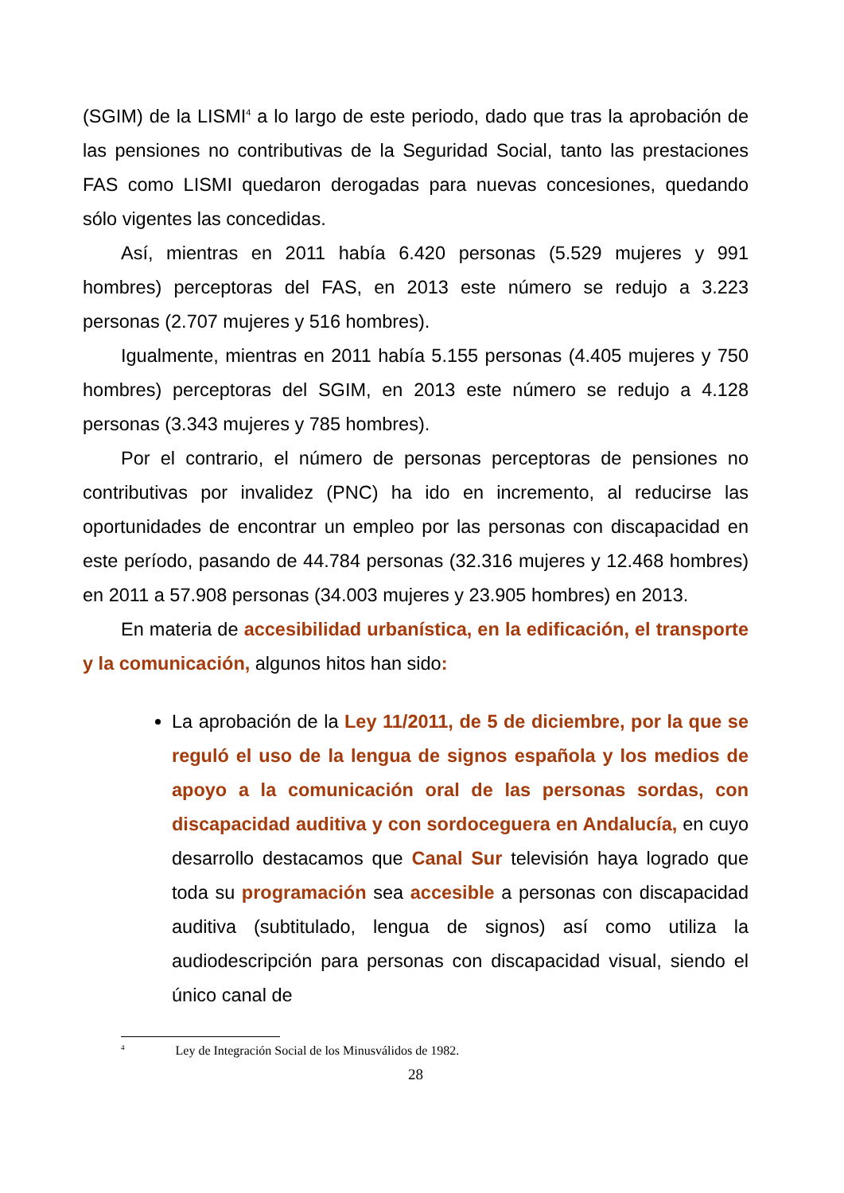(SGIM) de la LISMI<sup>4</sup> a lo largo de este periodo, dado que tras la aprobación de las pensiones no contributivas de la Seguridad Social, tanto las prestaciones FAS como LISMI quedaron derogadas para nuevas concesiones, quedando sólo vigentes las concedidas.
Así, mientras en 2011 había 6.420 personas (5.529 mujeres y 991 hombres) perceptoras del FAS, en 2013 este número se redujo a 3.223 personas (2.707 mujeres y 516 hombres).
Igualmente, mientras en 2011 había 5.155 personas (4.405 mujeres y 750 hombres) perceptoras del SGIM, en 2013 este número se redujo a 4.128 personas (3.343 mujeres y 785 hombres).
Por el contrario, el número de personas perceptoras de pensiones no contributivas por invalidez (PNC) ha ido en incremento, al reducirse las oportunidades de encontrar un empleo por las personas con discapacidad en este período, pasando de 44.784 personas (32.316 mujeres y 12.468 hombres) en 2011 a 57.908 personas (34.003 mujeres y 23.905 hombres) en 2013.
En materia de accesibilidad urbanística, en la edificación, el transporte y la comunicación, algunos hitos han sido:
La aprobación de la Ley 11/2011, de 5 de diciembre, por la que se reguló el uso de la lengua de signos española y los medios de apoyo a la comunicación oral de las personas sordas, con discapacidad auditiva y con sordoceguera en Andalucía, en cuyo desarrollo destacamos que Canal Sur televisión haya logrado que toda su programación sea accesible a personas con discapacidad auditiva (subtitulado, lengua de signos) así como utiliza la audiodescripción para personas con discapacidad visual, siendo el único canal de
<sup>4</sup> Ley de Integración Social de los Minusválidos de 1982.
28